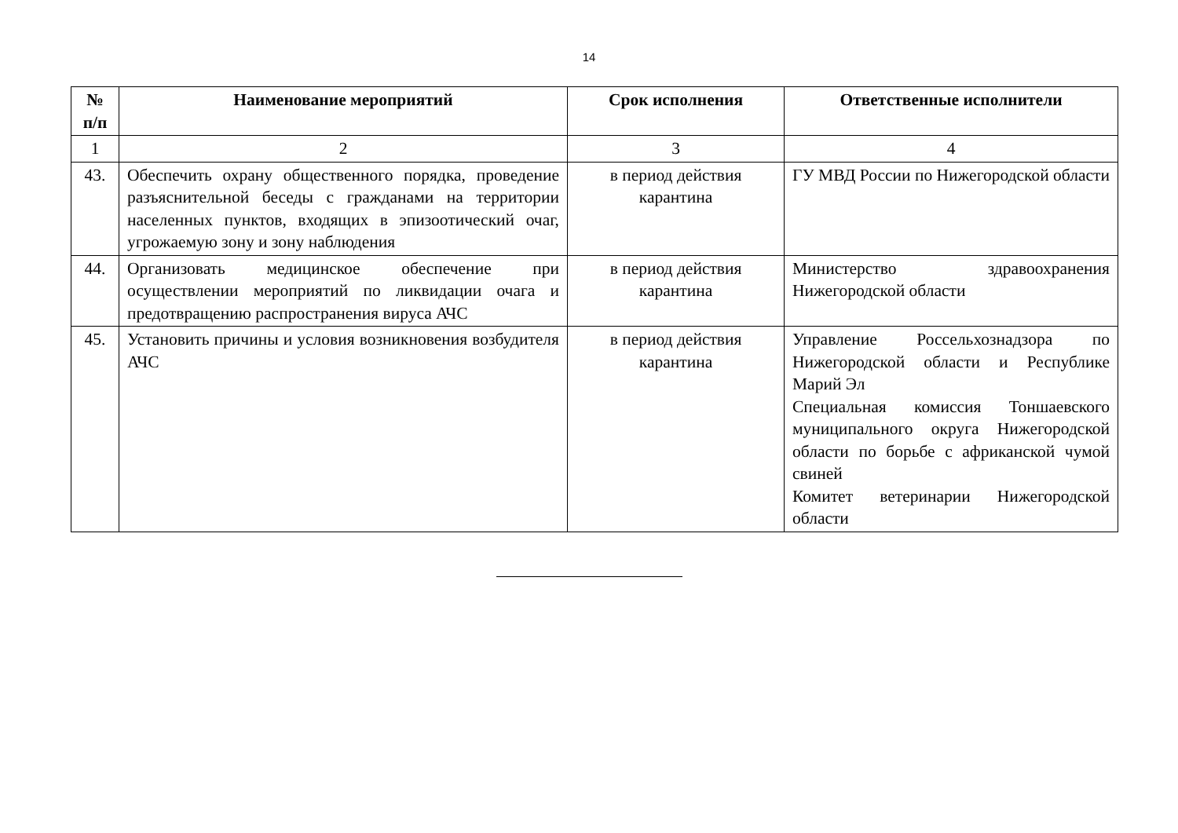14
| № п/п | Наименование мероприятий | Срок исполнения | Ответственные исполнители |
| --- | --- | --- | --- |
| 1 | 2 | 3 | 4 |
| 43. | Обеспечить охрану общественного порядка, проведение разъяснительной беседы с гражданами на территории населенных пунктов, входящих в эпизоотический очаг, угрожаемую зону и зону наблюдения | в период действия карантина | ГУ МВД России по Нижегородской области |
| 44. | Организовать медицинское обеспечение при осуществлении мероприятий по ликвидации очага и предотвращению распространения вируса АЧС | в период действия карантина | Министерство здравоохранения Нижегородской области |
| 45. | Установить причины и условия возникновения возбудителя АЧС | в период действия карантина | Управление Россельхознадзора по Нижегородской области и Республике Марий Эл Специальная комиссия Тоншаевского муниципального округа Нижегородской области по борьбе с африканской чумой свиней Комитет ветеринарии Нижегородской области |